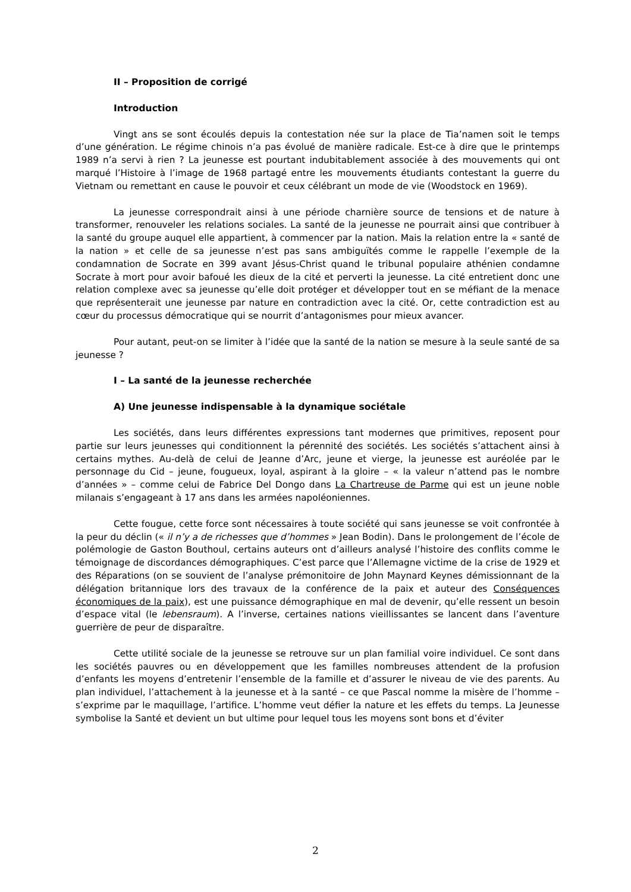II – Proposition de corrigé
Introduction
Vingt ans se sont écoulés depuis la contestation née sur la place de Tia’namen soit le temps d’une génération. Le régime chinois n’a pas évolué de manière radicale. Est-ce à dire que le printemps 1989 n’a servi à rien ? La jeunesse est pourtant indubitablement associée à des mouvements qui ont marqué l’Histoire à l’image de 1968 partagé entre les mouvements étudiants contestant la guerre du Vietnam ou remettant en cause le pouvoir et ceux célébrant un mode de vie (Woodstock en 1969).
La jeunesse correspondrait ainsi à une période charnière source de tensions et de nature à transformer, renouveler les relations sociales. La santé de la jeunesse ne pourrait ainsi que contribuer à la santé du groupe auquel elle appartient, à commencer par la nation. Mais la relation entre la « santé de la nation » et celle de sa jeunesse n’est pas sans ambiguïtés comme le rappelle l’exemple de la condamnation de Socrate en 399 avant Jésus-Christ quand le tribunal populaire athénien condamne Socrate à mort pour avoir bafoué les dieux de la cité et perverti la jeunesse. La cité entretient donc une relation complexe avec sa jeunesse qu’elle doit protéger et développer tout en se méfiant de la menace que représenterait une jeunesse par nature en contradiction avec la cité. Or, cette contradiction est au cœur du processus démocratique qui se nourrit d’antagonismes pour mieux avancer.
Pour autant, peut-on se limiter à l’idée que la santé de la nation se mesure à la seule santé de sa jeunesse ?
I – La santé de la jeunesse recherchée
A) Une jeunesse indispensable à la dynamique sociétale
Les sociétés, dans leurs différentes expressions tant modernes que primitives, reposent pour partie sur leurs jeunesses qui conditionnent la pérennité des sociétés. Les sociétés s’attachent ainsi à certains mythes. Au-delà de celui de Jeanne d’Arc, jeune et vierge, la jeunesse est auréolée par le personnage du Cid – jeune, fougueux, loyal, aspirant à la gloire – « la valeur n’attend pas le nombre d’années » – comme celui de Fabrice Del Dongo dans La Chartreuse de Parme qui est un jeune noble milanais s’engageant à 17 ans dans les armées napoléoniennes.
Cette fougue, cette force sont nécessaires à toute société qui sans jeunesse se voit confrontée à la peur du déclin (« il n’y a de richesses que d’hommes » Jean Bodin). Dans le prolongement de l’école de polémologie de Gaston Bouthoul, certains auteurs ont d’ailleurs analysé l’histoire des conflits comme le témoignage de discordances démographiques. C’est parce que l’Allemagne victime de la crise de 1929 et des Réparations (on se souvient de l’analyse prémonitoire de John Maynard Keynes démissionnant de la délégation britannique lors des travaux de la conférence de la paix et auteur des Conséquences économiques de la paix), est une puissance démographique en mal de devenir, qu’elle ressent un besoin d’espace vital (le lebensraum). A l’inverse, certaines nations vieillissantes se lancent dans l’aventure guerrière de peur de disparaître.
Cette utilité sociale de la jeunesse se retrouve sur un plan familial voire individuel. Ce sont dans les sociétés pauvres ou en développement que les familles nombreuses attendent de la profusion d’enfants les moyens d’entretenir l’ensemble de la famille et d’assurer le niveau de vie des parents. Au plan individuel, l’attachement à la jeunesse et à la santé – ce que Pascal nomme la misère de l’homme – s’exprime par le maquillage, l’artifice. L’homme veut défier la nature et les effets du temps. La Jeunesse symbolise la Santé et devient un but ultime pour lequel tous les moyens sont bons et d’éviter
2